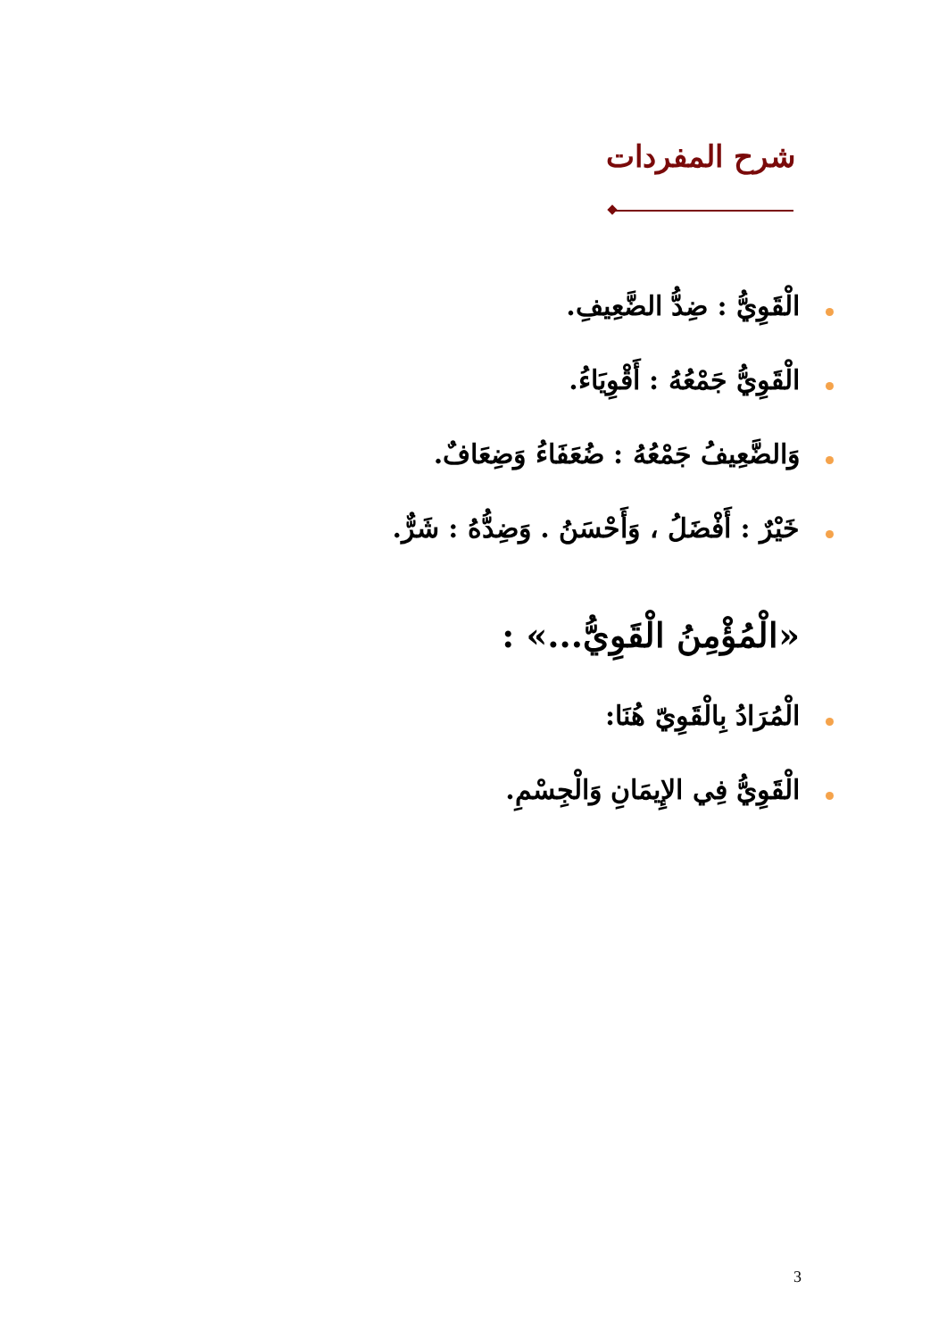شرح المفردات
الْقَوِيُّ : ضِدُّ الضَّعِيفِ.
الْقَوِيُّ جَمْعُهُ : أَقْوِيَاءُ.
وَالضَّعِيفُ جَمْعُهُ : ضُعَفَاءُ وَضِعَافٌ.
خَيْرٌ : أَفْضَلُ ، وَأَحْسَنُ . وَضِدُّهُ : شَرٌّ.
«الْمُؤْمِنُ الْقَوِيُّ...» :
الْمُرَادُ بِالْقَوِيّ هُنَا:
الْقَوِيُّ فِي الإِيمَانِ وَالْجِسْمِ.
3